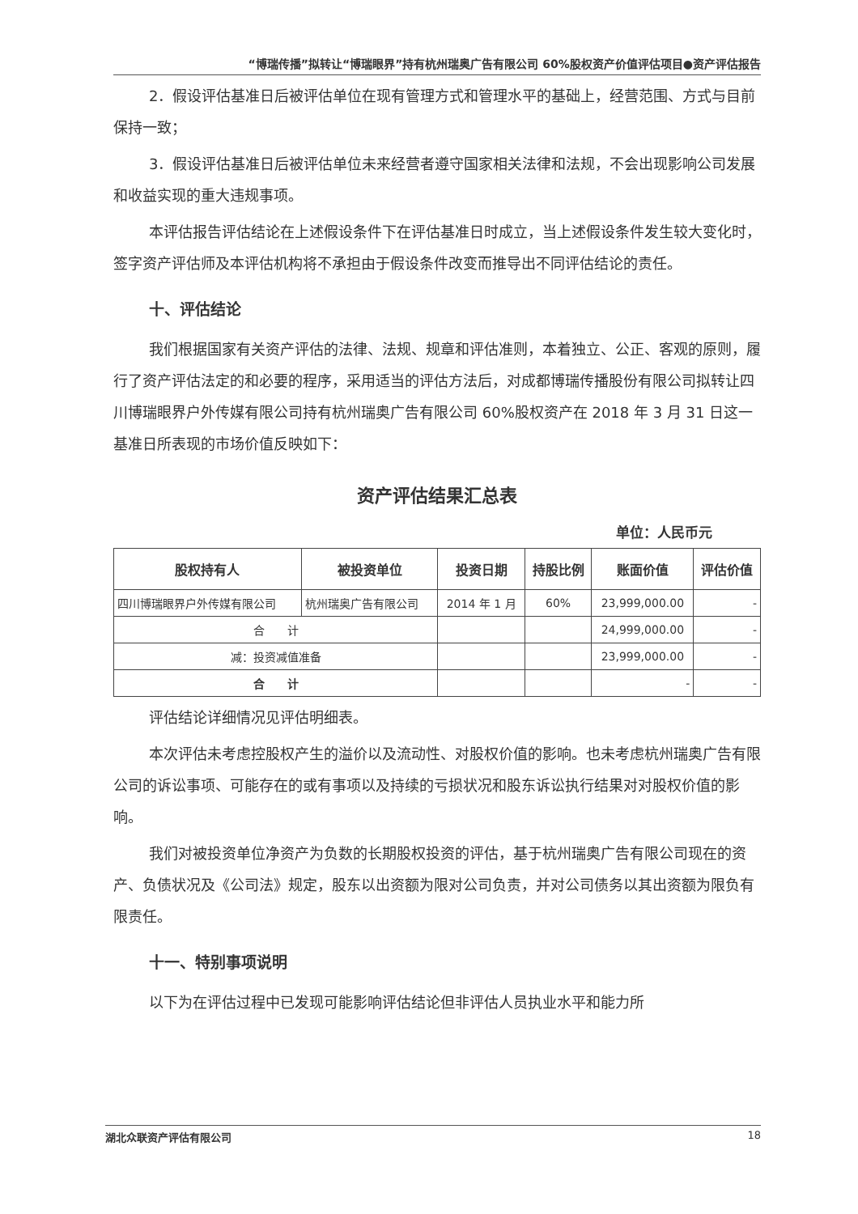“博瑞传播”拟转让“博瑞眼界”持有杭州瑞奥广告有限公司 60%股权资产价值评估项目●资产评估报告
2．假设评估基准日后被评估单位在现有管理方式和管理水平的基础上，经营范围、方式与目前保持一致；
3．假设评估基准日后被评估单位未来经营者遵守国家相关法律和法规，不会出现影响公司发展和收益实现的重大违规事项。
本评估报告评估结论在上述假设条件下在评估基准日时成立，当上述假设条件发生较大变化时，签字资产评估师及本评估机构将不承担由于假设条件改变而推导出不同评估结论的责任。
十、评估结论
我们根据国家有关资产评估的法律、法规、规章和评估准则，本着独立、公正、客观的原则，履行了资产评估法定的和必要的程序，采用适当的评估方法后，对成都博瑞传播股份有限公司拟转让四川博瑞眼界户外传媒有限公司持有杭州瑞奥广告有限公司 60%股权资产在 2018 年 3 月 31 日这一基准日所表现的市场价值反映如下：
资产评估结果汇总表
单位：人民币元
| 股权持有人 | 被投资单位 | 投资日期 | 持股比例 | 账面价值 | 评估价值 |
| --- | --- | --- | --- | --- | --- |
| 四川博瑞眼界户外传媒有限公司 | 杭州瑞奥广告有限公司 | 2014 年 1 月 | 60% | 23,999,000.00 | - |
| 合 计 | | | | 24,999,000.00 | - |
| 减：投资减值准备 | | | | 23,999,000.00 | - |
| 合 计 | | | | - | - |
评估结论详细情况见评估明细表。
本次评估未考虑控股权产生的溢价以及流动性、对股权价值的影响。也未考虑杭州瑞奥广告有限公司的诉讼事项、可能存在的或有事项以及持续的亏损状况和股东诉讼执行结果对对股权价值的影响。
我们对被投资单位净资产为负数的长期股权投资的评估，基于杭州瑞奥广告有限公司现在的资产、负债状况及《公司法》规定，股东以出资额为限对公司负责，并对公司债务以其出资额为限负有限责任。
十一、特别事项说明
以下为在评估过程中已发现可能影响评估结论但非评估人员执业水平和能力所
湖北众联资产评估有限公司 18